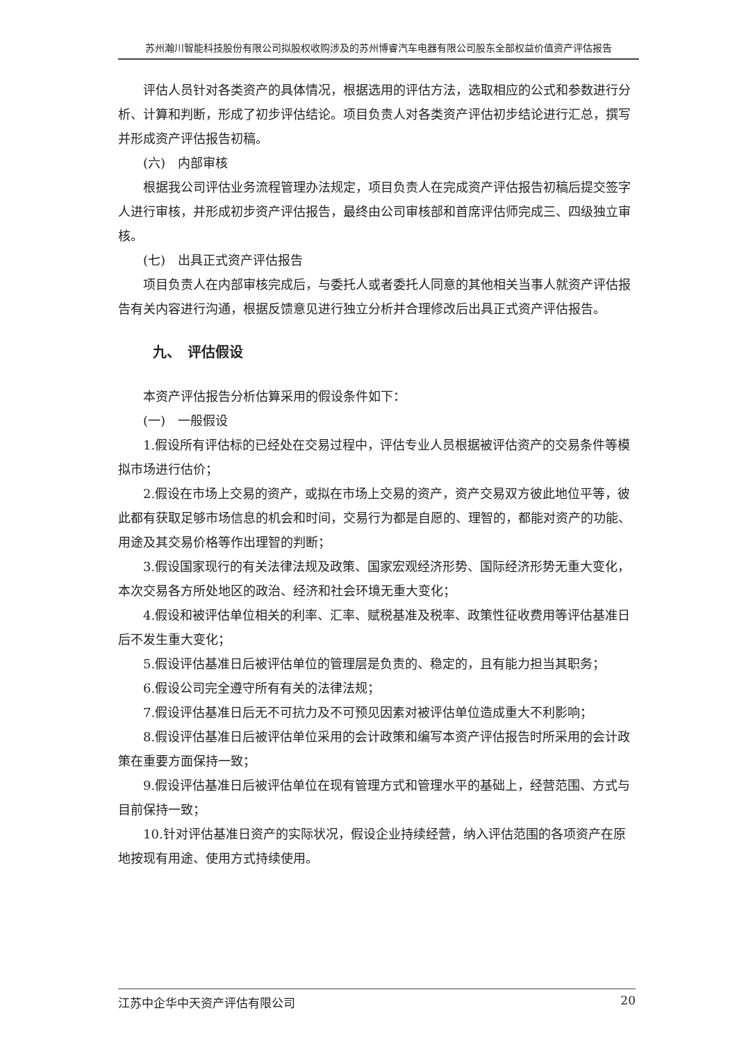苏州瀚川智能科技股份有限公司拟股权收购涉及的苏州博睿汽车电器有限公司股东全部权益价值资产评估报告
评估人员针对各类资产的具体情况，根据选用的评估方法，选取相应的公式和参数进行分析、计算和判断，形成了初步评估结论。项目负责人对各类资产评估初步结论进行汇总，撰写并形成资产评估报告初稿。
(六)　内部审核
根据我公司评估业务流程管理办法规定，项目负责人在完成资产评估报告初稿后提交签字人进行审核，并形成初步资产评估报告，最终由公司审核部和首席评估师完成三、四级独立审核。
(七)　出具正式资产评估报告
项目负责人在内部审核完成后，与委托人或者委托人同意的其他相关当事人就资产评估报告有关内容进行沟通，根据反馈意见进行独立分析并合理修改后出具正式资产评估报告。
九、　评估假设
本资产评估报告分析估算采用的假设条件如下：
(一)　一般假设
1.假设所有评估标的已经处在交易过程中，评估专业人员根据被评估资产的交易条件等模拟市场进行估价；
2.假设在市场上交易的资产，或拟在市场上交易的资产，资产交易双方彼此地位平等，彼此都有获取足够市场信息的机会和时间，交易行为都是自愿的、理智的，都能对资产的功能、用途及其交易价格等作出理智的判断；
3.假设国家现行的有关法律法规及政策、国家宏观经济形势、国际经济形势无重大变化，本次交易各方所处地区的政治、经济和社会环境无重大变化；
4.假设和被评估单位相关的利率、汇率、赋税基准及税率、政策性征收费用等评估基准日后不发生重大变化；
5.假设评估基准日后被评估单位的管理层是负责的、稳定的，且有能力担当其职务；
6.假设公司完全遵守所有有关的法律法规；
7.假设评估基准日后无不可抗力及不可预见因素对被评估单位造成重大不利影响；
8.假设评估基准日后被评估单位采用的会计政策和编写本资产评估报告时所采用的会计政策在重要方面保持一致；
9.假设评估基准日后被评估单位在现有管理方式和管理水平的基础上，经营范围、方式与目前保持一致；
10.针对评估基准日资产的实际状况，假设企业持续经营，纳入评估范围的各项资产在原地按现有用途、使用方式持续使用。
江苏中企华中天资产评估有限公司 20